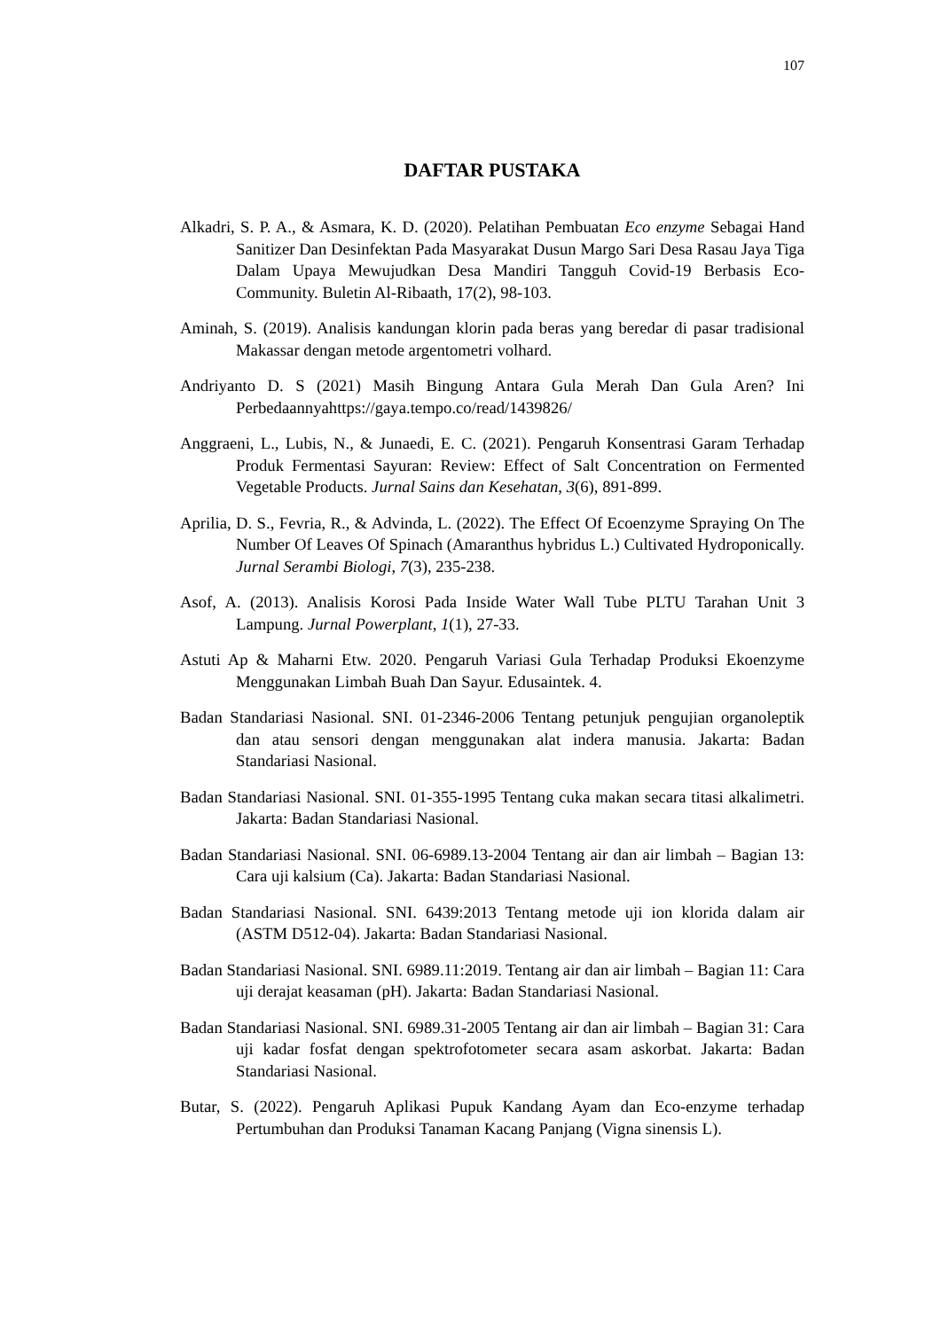107
DAFTAR PUSTAKA
Alkadri, S. P. A., & Asmara, K. D. (2020). Pelatihan Pembuatan Eco enzyme Sebagai Hand Sanitizer Dan Desinfektan Pada Masyarakat Dusun Margo Sari Desa Rasau Jaya Tiga Dalam Upaya Mewujudkan Desa Mandiri Tangguh Covid-19 Berbasis Eco-Community. Buletin Al-Ribaath, 17(2), 98-103.
Aminah, S. (2019). Analisis kandungan klorin pada beras yang beredar di pasar tradisional Makassar dengan metode argentometri volhard.
Andriyanto D. S (2021) Masih Bingung Antara Gula Merah Dan Gula Aren? Ini Perbedaannyahttps://gaya.tempo.co/read/1439826/
Anggraeni, L., Lubis, N., & Junaedi, E. C. (2021). Pengaruh Konsentrasi Garam Terhadap Produk Fermentasi Sayuran: Review: Effect of Salt Concentration on Fermented Vegetable Products. Jurnal Sains dan Kesehatan, 3(6), 891-899.
Aprilia, D. S., Fevria, R., & Advinda, L. (2022). The Effect Of Ecoenzyme Spraying On The Number Of Leaves Of Spinach (Amaranthus hybridus L.) Cultivated Hydroponically. Jurnal Serambi Biologi, 7(3), 235-238.
Asof, A. (2013). Analisis Korosi Pada Inside Water Wall Tube PLTU Tarahan Unit 3 Lampung. Jurnal Powerplant, 1(1), 27-33.
Astuti Ap & Maharni Etw. 2020. Pengaruh Variasi Gula Terhadap Produksi Ekoenzyme Menggunakan Limbah Buah Dan Sayur. Edusaintek. 4.
Badan Standariasi Nasional. SNI. 01-2346-2006 Tentang petunjuk pengujian organoleptik dan atau sensori dengan menggunakan alat indera manusia. Jakarta: Badan Standariasi Nasional.
Badan Standariasi Nasional. SNI. 01-355-1995 Tentang cuka makan secara titasi alkalimetri. Jakarta: Badan Standariasi Nasional.
Badan Standariasi Nasional. SNI. 06-6989.13-2004 Tentang air dan air limbah – Bagian 13: Cara uji kalsium (Ca). Jakarta: Badan Standariasi Nasional.
Badan Standariasi Nasional. SNI. 6439:2013 Tentang metode uji ion klorida dalam air (ASTM D512-04). Jakarta: Badan Standariasi Nasional.
Badan Standariasi Nasional. SNI. 6989.11:2019. Tentang air dan air limbah – Bagian 11: Cara uji derajat keasaman (pH). Jakarta: Badan Standariasi Nasional.
Badan Standariasi Nasional. SNI. 6989.31-2005 Tentang air dan air limbah – Bagian 31: Cara uji kadar fosfat dengan spektrofotometer secara asam askorbat. Jakarta: Badan Standariasi Nasional.
Butar, S. (2022). Pengaruh Aplikasi Pupuk Kandang Ayam dan Eco-enzyme terhadap Pertumbuhan dan Produksi Tanaman Kacang Panjang (Vigna sinensis L).